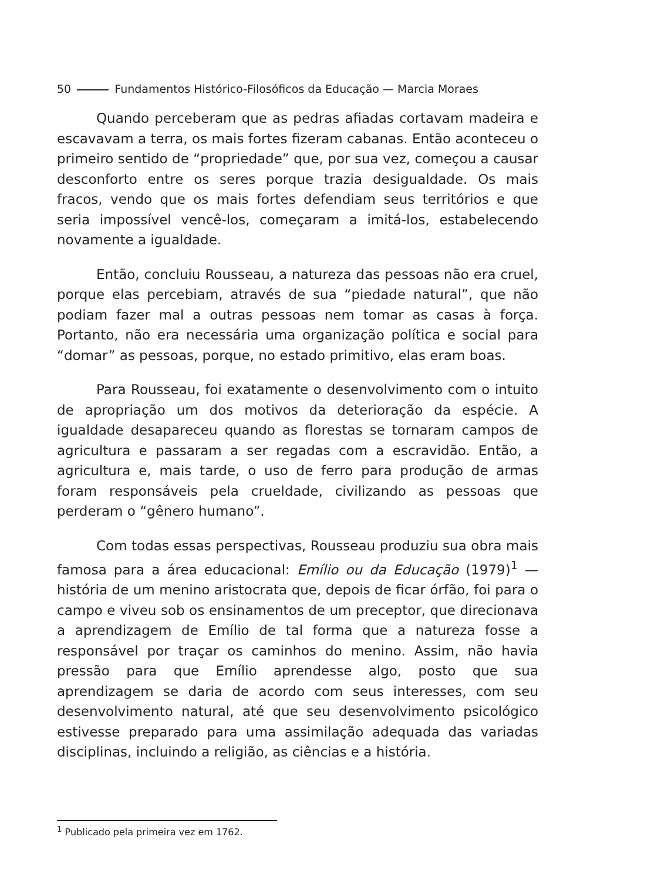50 Fundamentos Histórico-Filosóficos da Educação — Marcia Moraes
Quando perceberam que as pedras afiadas cortavam madeira e escavavam a terra, os mais fortes fizeram cabanas. Então aconteceu o primeiro sentido de “propriedade” que, por sua vez, começou a causar desconforto entre os seres porque trazia desigualdade. Os mais fracos, vendo que os mais fortes defendiam seus territórios e que seria impossível vencê-los, começaram a imitá-los, estabelecendo novamente a igualdade.
Então, concluiu Rousseau, a natureza das pessoas não era cruel, porque elas percebiam, através de sua “piedade natural”, que não podiam fazer mal a outras pessoas nem tomar as casas à força. Portanto, não era necessária uma organização política e social para “domar” as pessoas, porque, no estado primitivo, elas eram boas.
Para Rousseau, foi exatamente o desenvolvimento com o intuito de apropriação um dos motivos da deterioração da espécie. A igualdade desapareceu quando as florestas se tornaram campos de agricultura e passaram a ser regadas com a escravidão. Então, a agricultura e, mais tarde, o uso de ferro para produção de armas foram responsáveis pela crueldade, civilizando as pessoas que perderam o “gênero humano”.
Com todas essas perspectivas, Rousseau produziu sua obra mais famosa para a área educacional: Emílio ou da Educação (1979)<sup>1</sup> — história de um menino aristocrata que, depois de ficar órfão, foi para o campo e viveu sob os ensinamentos de um preceptor, que direcionava a aprendizagem de Emílio de tal forma que a natureza fosse a responsável por traçar os caminhos do menino. Assim, não havia pressão para que Emílio aprendesse algo, posto que sua aprendizagem se daria de acordo com seus interesses, com seu desenvolvimento natural, até que seu desenvolvimento psicológico estivesse preparado para uma assimilação adequada das variadas disciplinas, incluindo a religião, as ciências e a história.
<sup>1</sup> Publicado pela primeira vez em 1762.